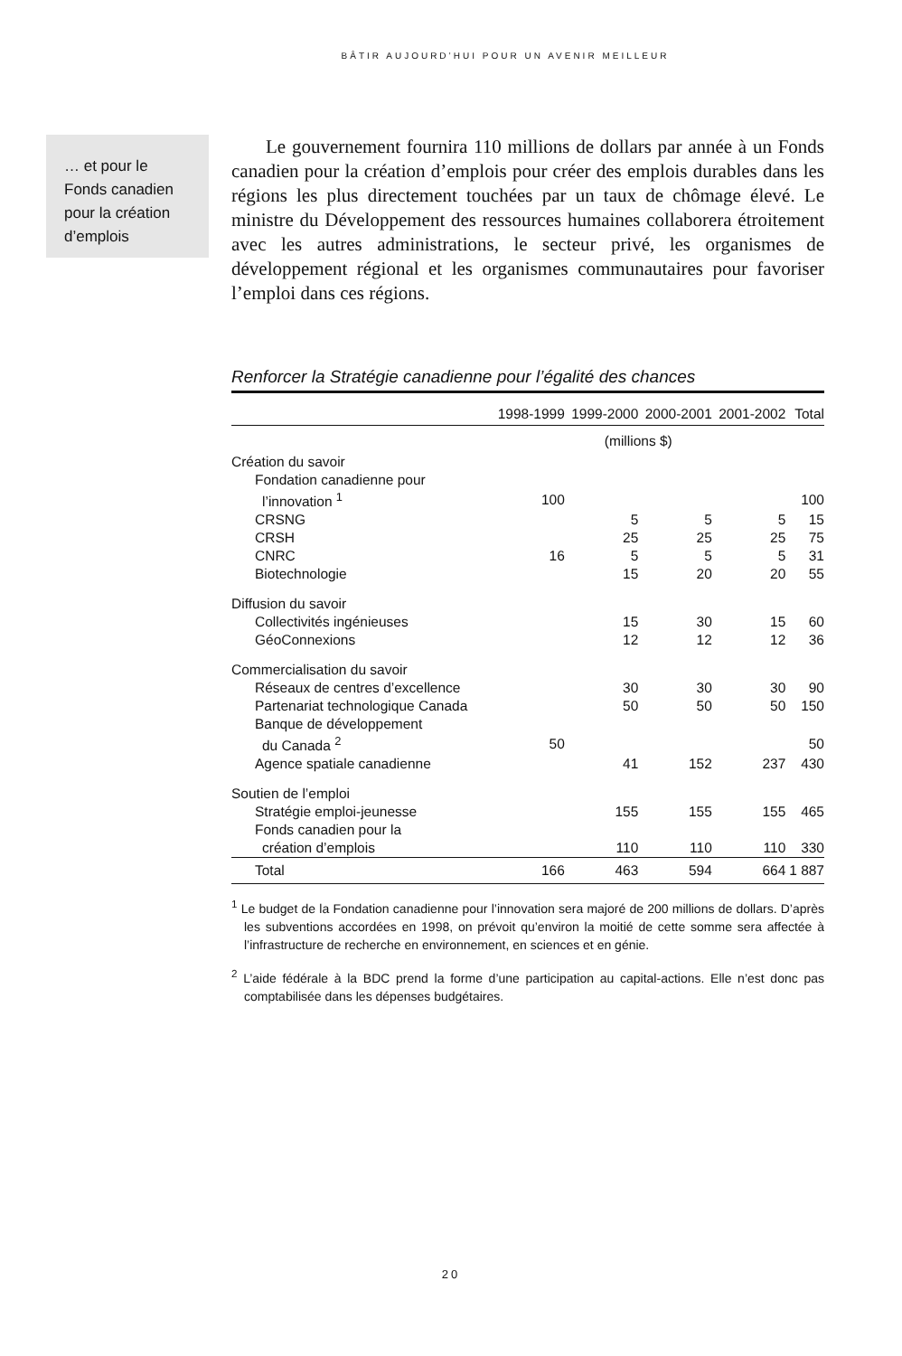BÂTIR AUJOURD’HUI POUR UN AVENIR MEILLEUR
… et pour le Fonds canadien pour la création d’emplois
Le gouvernement fournira 110 millions de dollars par année à un Fonds canadien pour la création d’emplois pour créer des emplois durables dans les régions les plus directement touchées par un taux de chômage élevé. Le ministre du Développement des ressources humaines collaborera étroitement avec les autres administrations, le secteur privé, les organismes de développement régional et les organismes communautaires pour favoriser l’emploi dans ces régions.
Renforcer la Stratégie canadienne pour l’égalité des chances
| | 1998-1999 | 1999-2000 | 2000-2001 | 2001-2002 | Total |
| --- | --- | --- | --- | --- | --- |
| | | (millions $) | | | |
| Création du savoir | | | | | |
| Fondation canadienne pour | | | | | |
| l’innovation <sup>1</sup> | 100 | | | | 100 |
| CRSNG | | 5 | 5 | 5 | 15 |
| CRSH | | 25 | 25 | 25 | 75 |
| CNRC | 16 | 5 | 5 | 5 | 31 |
| Biotechnologie | | 15 | 20 | 20 | 55 |
| Diffusion du savoir | | | | | |
| Collectivités ingénieuses | | 15 | 30 | 15 | 60 |
| GéoConnexions | | 12 | 12 | 12 | 36 |
| Commercialisation du savoir | | | | | |
| Réseaux de centres d’excellence | | 30 | 30 | 30 | 90 |
| Partenariat technologique Canada | | 50 | 50 | 50 | 150 |
| Banque de développement | | | | | |
| du Canada <sup>2</sup> | 50 | | | | 50 |
| Agence spatiale canadienne | | 41 | 152 | 237 | 430 |
| Soutien de l’emploi | | | | | |
| Stratégie emploi-jeunesse | | 155 | 155 | 155 | 465 |
| Fonds canadien pour la | | | | | |
| création d’emplois | | 110 | 110 | 110 | 330 |
| Total | 166 | 463 | 594 | 664 | 1 887 |
<sup>1</sup> Le budget de la Fondation canadienne pour l’innovation sera majoré de 200 millions de dollars. D’après les subventions accordées en 1998, on prévoit qu’environ la moitié de cette somme sera affectée à l’infrastructure de recherche en environnement, en sciences et en génie.
<sup>2</sup> L’aide fédérale à la BDC prend la forme d’une participation au capital-actions. Elle n’est donc pas comptabilisée dans les dépenses budgétaires.
20